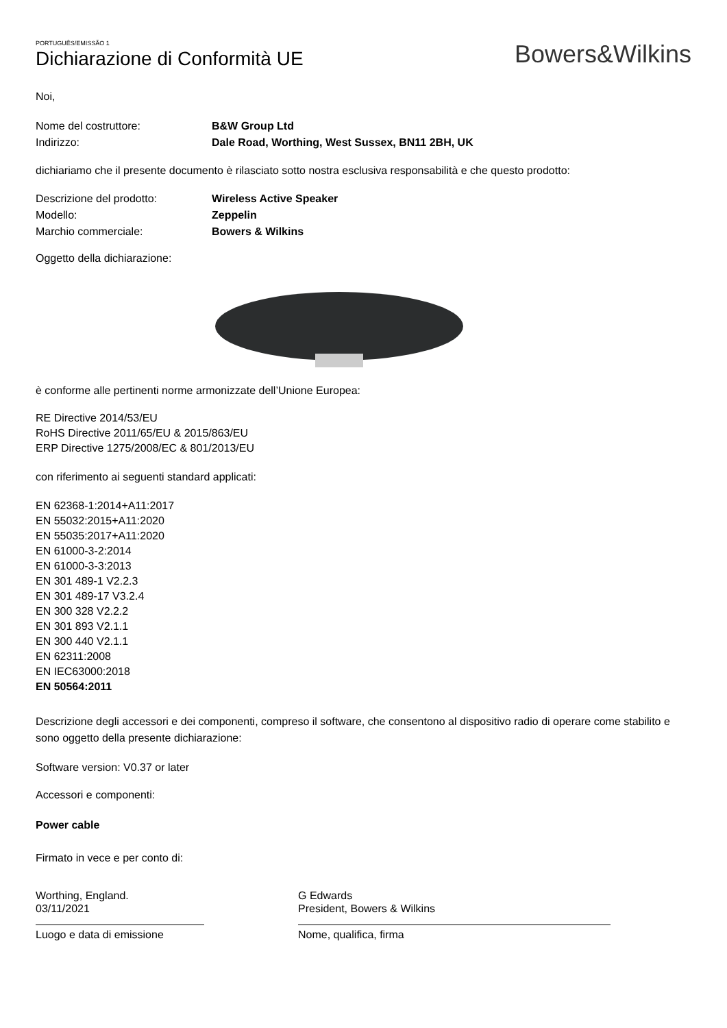PORTUGUÊS/EMISSÃO 1
Dichiarazione di Conformità UE
Bowers&Wilkins
Noi,
Nome del costruttore: B&W Group Ltd
Indirizzo: Dale Road, Worthing, West Sussex, BN11 2BH, UK
dichiariamo che il presente documento è rilasciato sotto nostra esclusiva responsabilità e che questo prodotto:
Descrizione del prodotto: Wireless Active Speaker
Modello: Zeppelin
Marchio commerciale: Bowers & Wilkins
Oggetto della dichiarazione:
è conforme alle pertinenti norme armonizzate dell’Unione Europea:
RE Directive 2014/53/EU
RoHS Directive 2011/65/EU & 2015/863/EU
ERP Directive 1275/2008/EC & 801/2013/EU
con riferimento ai seguenti standard applicati:
EN 62368-1:2014+A11:2017
EN 55032:2015+A11:2020
EN 55035:2017+A11:2020
EN 61000-3-2:2014
EN 61000-3-3:2013
EN 301 489-1 V2.2.3
EN 301 489-17 V3.2.4
EN 300 328 V2.2.2
EN 301 893 V2.1.1
EN 300 440 V2.1.1
EN 62311:2008
EN IEC63000:2018
EN 50564:2011
Descrizione degli accessori e dei componenti, compreso il software, che consentono al dispositivo radio di operare come stabilito e sono oggetto della presente dichiarazione:
Software version: V0.37 or later
Accessori e componenti:
Power cable
Firmato in vece e per conto di:
Worthing, England.
03/11/2021
Luogo e data di emissione
G Edwards
President, Bowers & Wilkins
Nome, qualifica, firma